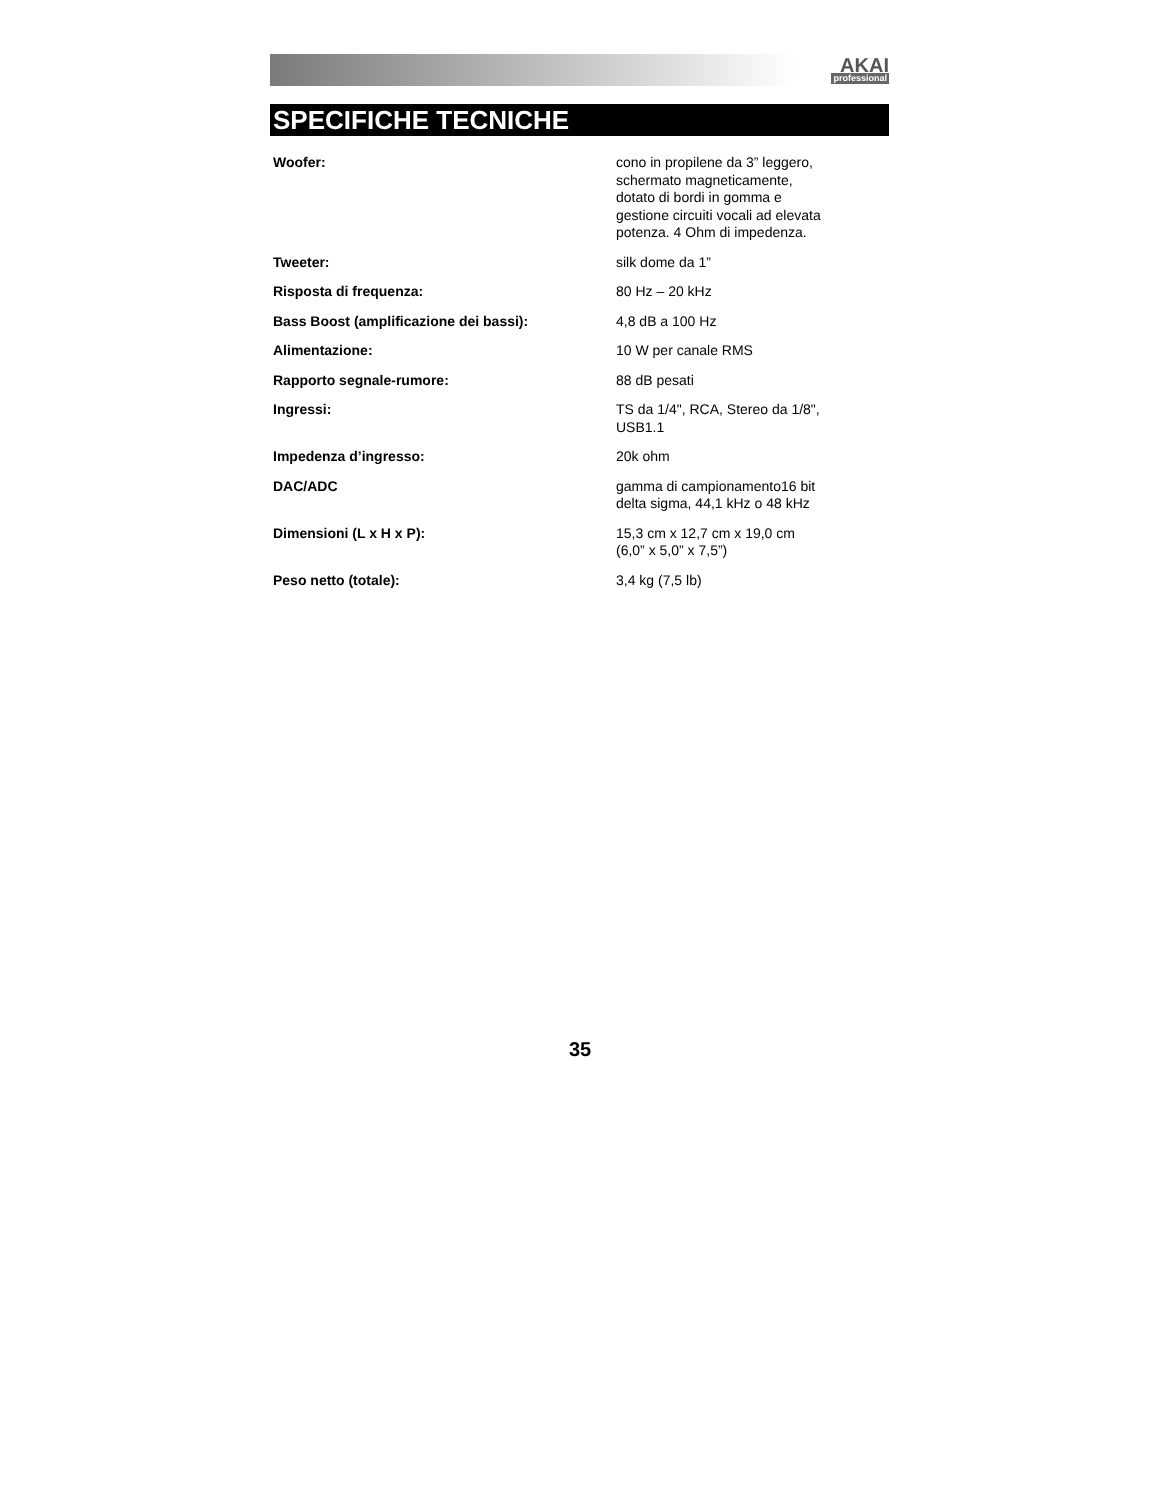AKAI
professional
SPECIFICHE TECNICHE
| Woofer: | cono in propilene da 3” leggero, schermato magneticamente, dotato di bordi in gomma e gestione circuiti vocali ad elevata potenza. 4 Ohm di impedenza. |
| Tweeter: | silk dome da 1” |
| Risposta di frequenza: | 80 Hz – 20 kHz |
| Bass Boost (amplificazione dei bassi): | 4,8 dB a 100 Hz |
| Alimentazione: | 10 W per canale RMS |
| Rapporto segnale-rumore: | 88 dB pesati |
| Ingressi: | TS da 1/4", RCA, Stereo da 1/8", USB1.1 |
| Impedenza d’ingresso: | 20k ohm |
| DAC/ADC | gamma di campionamento16 bit delta sigma, 44,1 kHz o 48 kHz |
| Dimensioni (L x H x P): | 15,3 cm x 12,7 cm x 19,0 cm (6,0” x 5,0” x 7,5”) |
| Peso netto (totale): | 3,4 kg (7,5 lb) |
35